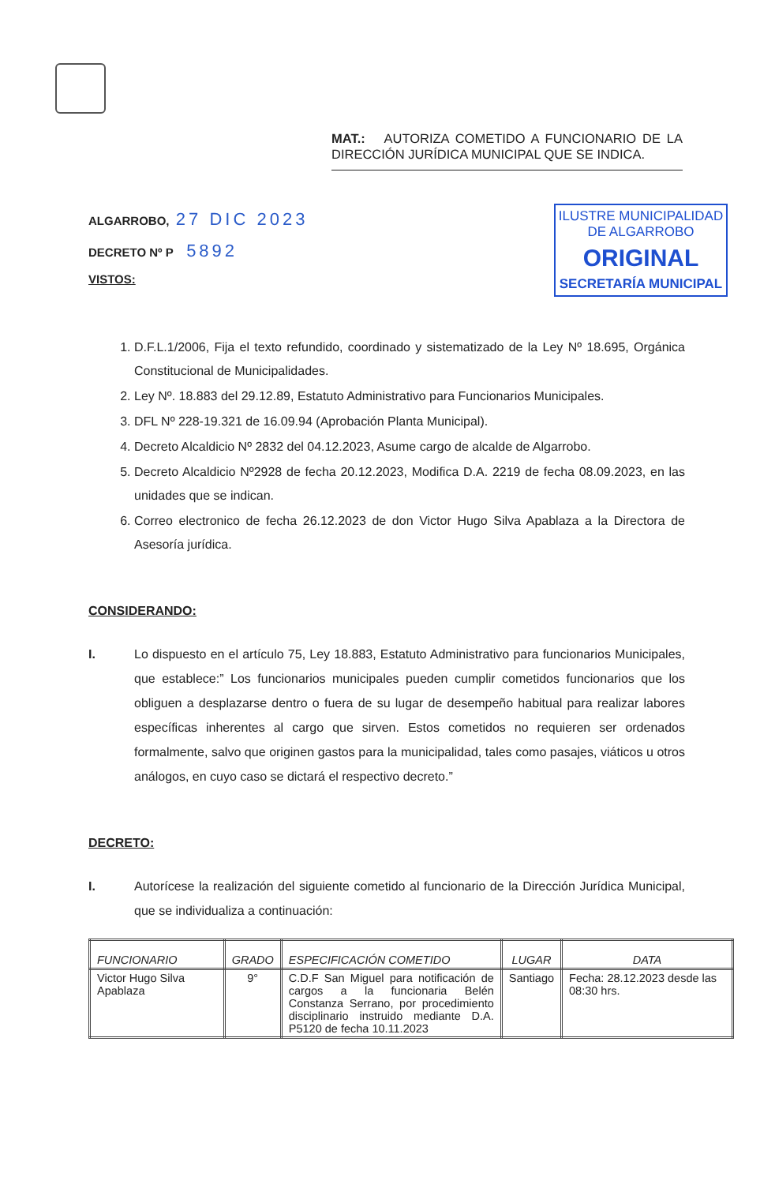MAT.: AUTORIZA COMETIDO A FUNCIONARIO DE LA DIRECCIÓN JURÍDICA MUNICIPAL QUE SE INDICA.
ALGARROBO, 27 DIC 2023
DECRETO Nº P 5892
VISTOS:
ILUSTRE MUNICIPALIDAD
DE ALGARROBO
ORIGINAL
SECRETARÍA MUNICIPAL
1. D.F.L.1/2006, Fija el texto refundido, coordinado y sistematizado de la Ley Nº 18.695, Orgánica Constitucional de Municipalidades.
2. Ley Nº. 18.883 del 29.12.89, Estatuto Administrativo para Funcionarios Municipales.
3. DFL Nº 228-19.321 de 16.09.94 (Aprobación Planta Municipal).
4. Decreto Alcaldicio Nº 2832 del 04.12.2023, Asume cargo de alcalde de Algarrobo.
5. Decreto Alcaldicio Nº2928 de fecha 20.12.2023, Modifica D.A. 2219 de fecha 08.09.2023, en las unidades que se indican.
6. Correo electronico de fecha 26.12.2023 de don Victor Hugo Silva Apablaza a la Directora de Asesoría jurídica.
CONSIDERANDO:
I. Lo dispuesto en el artículo 75, Ley 18.883, Estatuto Administrativo para funcionarios Municipales, que establece:” Los funcionarios municipales pueden cumplir cometidos funcionarios que los obliguen a desplazarse dentro o fuera de su lugar de desempeño habitual para realizar labores específicas inherentes al cargo que sirven. Estos cometidos no requieren ser ordenados formalmente, salvo que originen gastos para la municipalidad, tales como pasajes, viáticos u otros análogos, en cuyo caso se dictará el respectivo decreto.”
DECRETO:
I. Autorícese la realización del siguiente cometido al funcionario de la Dirección Jurídica Municipal, que se individualiza a continuación:
| FUNCIONARIO | GRADO | ESPECIFICACIÓN COMETIDO | LUGAR | DATA |
| --- | --- | --- | --- | --- |
| Victor Hugo Silva Apablaza | 9° | C.D.F San Miguel para notificación de cargos a la funcionaria Belén Constanza Serrano, por procedimiento disciplinario instruido mediante D.A. P5120 de fecha 10.11.2023 | Santiago | Fecha: 28.12.2023 desde las 08:30 hrs. |